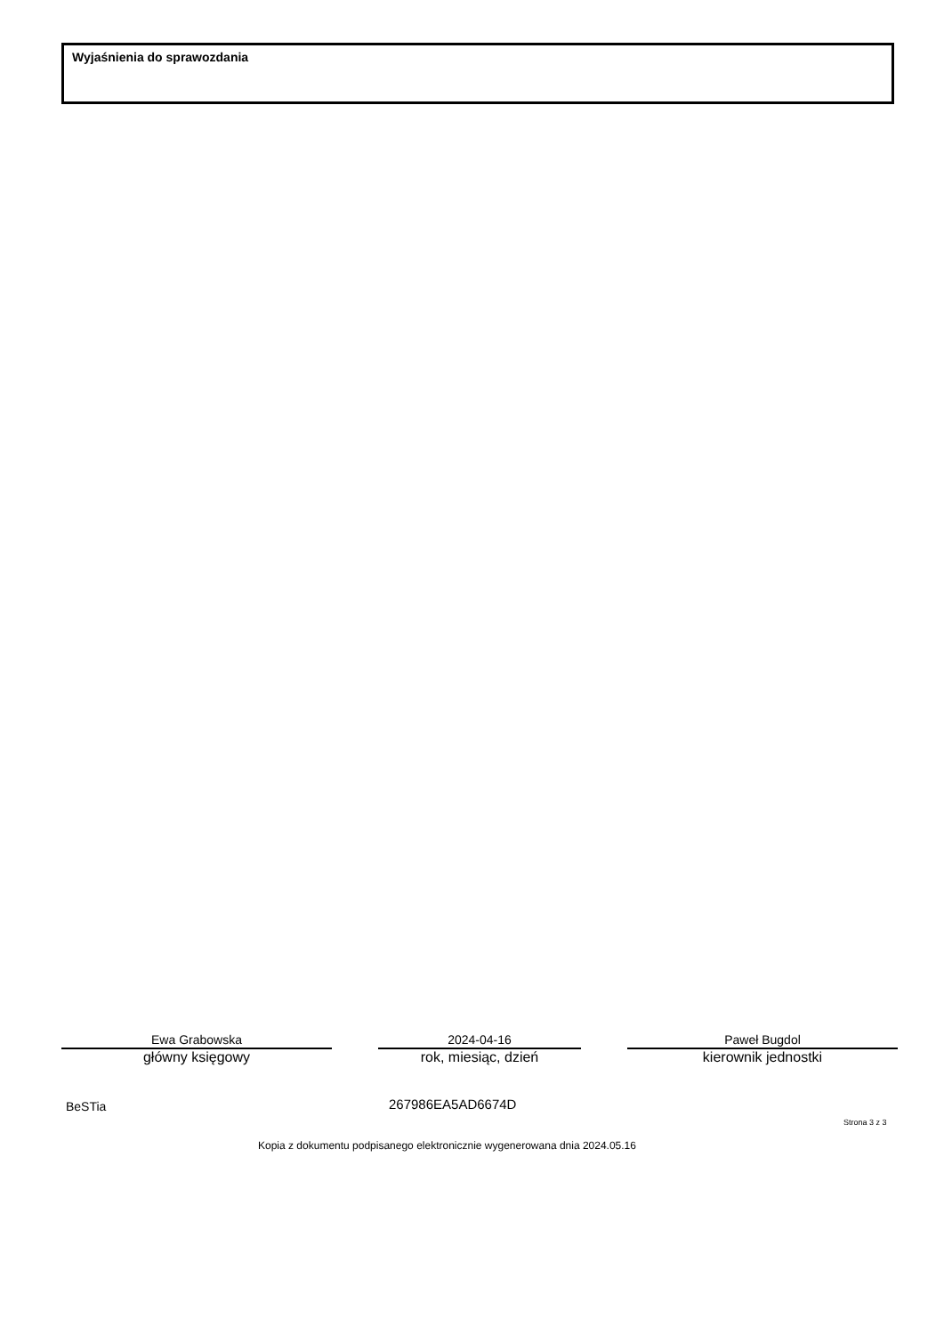Wyjaśnienia do sprawozdania
Ewa Grabowska
główny księgowy
2024-04-16
rok, miesiąc, dzień
Paweł Bugdol
kierownik jednostki
BeSTia 267986EA5AD6674D
Strona 3 z 3
Kopia z dokumentu podpisanego elektronicznie wygenerowana dnia 2024.05.16